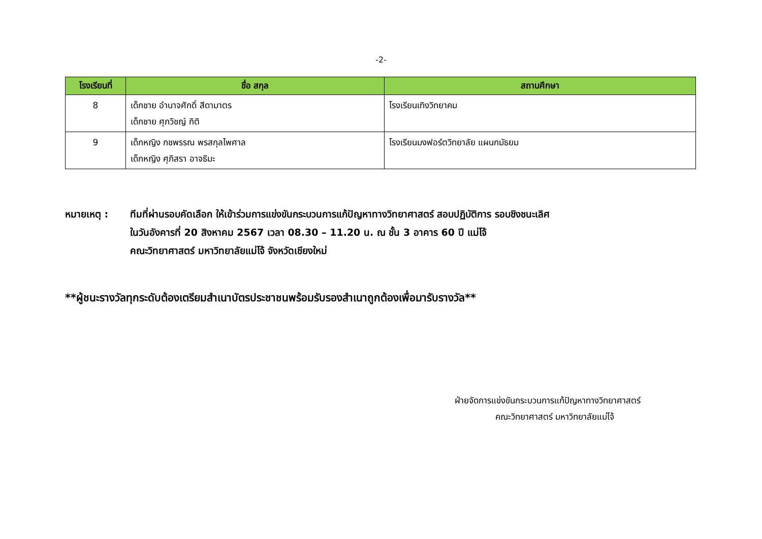-2-
| โรงเรียนที่ | ชื่อ สกุล | สถานศึกษา |
| --- | --- | --- |
| 8 | เด็กชาย อำนาจศักดิ์ สีดามาตร เด็กชาย ศุภวิชญ์ กิติ | โรงเรียนเทิงวิทยาคม |
| 9 | เด็กหญิง กชพรรณ พรสกุลไพศาล เด็กหญิง ศุภิสรา อาจธิมะ | โรงเรียนมงฟอร์ตวิทยาลัย แผนกมัธยม |
หมายเหตุ : ทีมที่ผ่านรอบคัดเลือก ให้เข้าร่วมการแข่งขันกระบวนการแก้ปัญหาทางวิทยาศาสตร์ สอบปฏิบัติการ รอบชิงชนะเลิศ
ในวันอังคารที่ 20 สิงหาคม 2567 เวลา 08.30 – 11.20 น. ณ ชั้น 3 อาคาร 60 ปี แม่โจ้
คณะวิทยาศาสตร์ มหาวิทยาลัยแม่โจ้ จังหวัดเชียงใหม่
**ผู้ชนะรางวัลทุกระดับต้องเตรียมสำเนาบัตรประชาชนพร้อมรับรองสำเนาถูกต้องเพื่อมารับรางวัล**
ฝ่ายจัดการแข่งขันกระบวนการแก้ปัญหาทางวิทยาศาสตร์
คณะวิทยาศาสตร์ มหาวิทยาลัยแม่โจ้